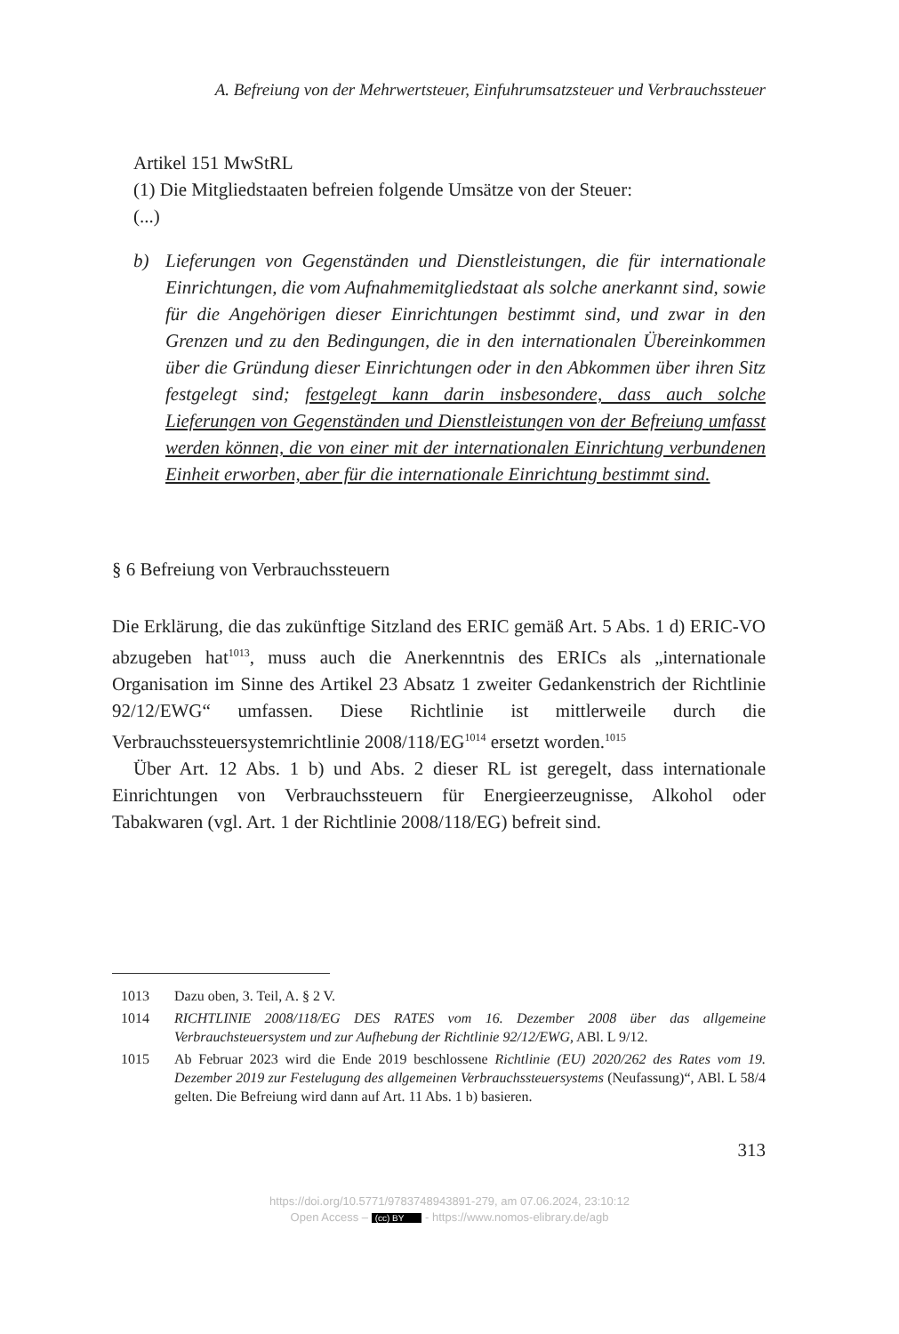A. Befreiung von der Mehrwertsteuer, Einfuhrumsatzsteuer und Verbrauchssteuer
Artikel 151 MwStRL
(1) Die Mitgliedstaaten befreien folgende Umsätze von der Steuer:
(...)
b) Lieferungen von Gegenständen und Dienstleistungen, die für internationale Einrichtungen, die vom Aufnahmemitgliedstaat als solche anerkannt sind, sowie für die Angehörigen dieser Einrichtungen bestimmt sind, und zwar in den Grenzen und zu den Bedingungen, die in den internationalen Übereinkommen über die Gründung dieser Einrichtungen oder in den Abkommen über ihren Sitz festgelegt sind; festgelegt kann darin insbesondere, dass auch solche Lieferungen von Gegenständen und Dienstleistungen von der Befreiung umfasst werden können, die von einer mit der internationalen Einrichtung verbundenen Einheit erworben, aber für die internationale Einrichtung bestimmt sind.
§ 6 Befreiung von Verbrauchssteuern
Die Erklärung, die das zukünftige Sitzland des ERIC gemäß Art. 5 Abs. 1 d) ERIC-VO abzugeben hat<sup>1013</sup>, muss auch die Anerkenntnis des ERICs als „internationale Organisation im Sinne des Artikel 23 Absatz 1 zweiter Gedankenstrich der Richtlinie 92/12/EWG“ umfassen. Diese Richtlinie ist mittlerweile durch die Verbrauchssteuersystemrichtlinie 2008/118/EG<sup>1014</sup> ersetzt worden.<sup>1015</sup>
Über Art. 12 Abs. 1 b) und Abs. 2 dieser RL ist geregelt, dass internationale Einrichtungen von Verbrauchssteuern für Energieerzeugnisse, Alkohol oder Tabakwaren (vgl. Art. 1 der Richtlinie 2008/118/EG) befreit sind.
1013 Dazu oben, 3. Teil, A. § 2 V.
1014 RICHTLINIE 2008/118/EG DES RATES vom 16. Dezember 2008 über das allgemeine Verbrauchsteuersystem und zur Aufhebung der Richtlinie 92/12/EWG, ABl. L 9/12.
1015 Ab Februar 2023 wird die Ende 2019 beschlossene Richtlinie (EU) 2020/262 des Rates vom 19. Dezember 2019 zur Festelugung des allgemeinen Verbrauchssteuersystems (Neufassung)“, ABl. L 58/4 gelten. Die Befreiung wird dann auf Art. 11 Abs. 1 b) basieren.
313
https://doi.org/10.5771/9783748943891-279, am 07.06.2024, 23:10:12
Open Access – (cc) BY - https://www.nomos-elibrary.de/agb